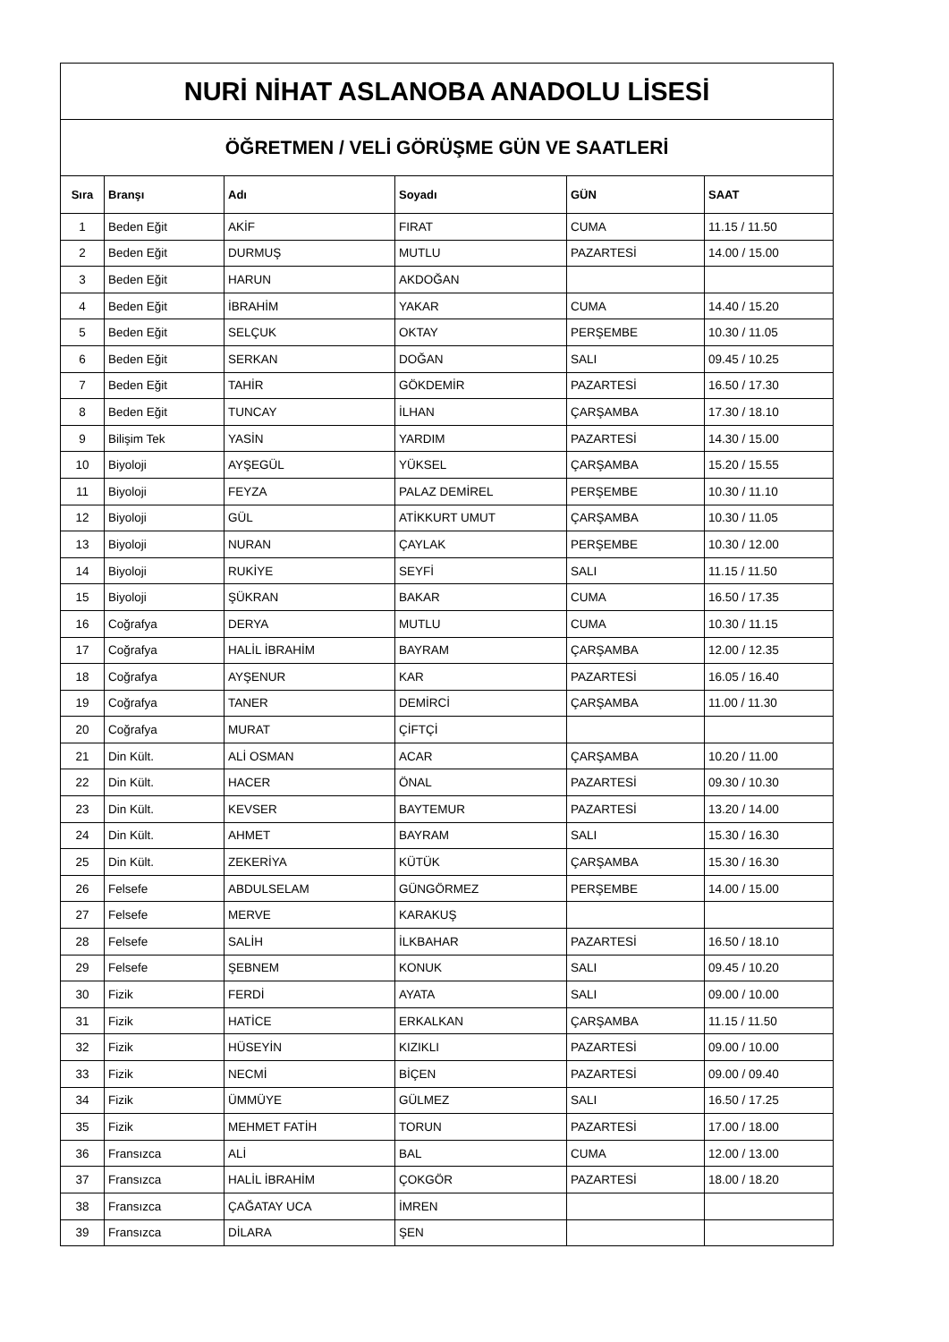| NURİ NİHAT ASLANOBA ANADOLU LİSESİ | | | | | |
| ÖĞRETMEN / VELİ GÖRÜŞME GÜN VE SAATLERİ | | | | | |
| Sıra | Branşı | Adı | Soyadı | GÜN | SAAT |
| 1 | Beden Eğit | AKİF | FIRAT | CUMA | 11.15 / 11.50 |
| 2 | Beden Eğit | DURMUŞ | MUTLU | PAZARTESİ | 14.00 / 15.00 |
| 3 | Beden Eğit | HARUN | AKDOĞAN | | |
| 4 | Beden Eğit | İBRAHİM | YAKAR | CUMA | 14.40 / 15.20 |
| 5 | Beden Eğit | SELÇUK | OKTAY | PERŞEMBE | 10.30 / 11.05 |
| 6 | Beden Eğit | SERKAN | DOĞAN | SALI | 09.45 / 10.25 |
| 7 | Beden Eğit | TAHİR | GÖKDEMİR | PAZARTESİ | 16.50 / 17.30 |
| 8 | Beden Eğit | TUNCAY | İLHAN | ÇARŞAMBA | 17.30 / 18.10 |
| 9 | Bilişim Tek | YASİN | YARDIM | PAZARTESİ | 14.30 / 15.00 |
| 10 | Biyoloji | AYŞEGÜL | YÜKSEL | ÇARŞAMBA | 15.20 / 15.55 |
| 11 | Biyoloji | FEYZA | PALAZ DEMİREL | PERŞEMBE | 10.30 / 11.10 |
| 12 | Biyoloji | GÜL | ATİKKURT UMUT | ÇARŞAMBA | 10.30 / 11.05 |
| 13 | Biyoloji | NURAN | ÇAYLAK | PERŞEMBE | 10.30 / 12.00 |
| 14 | Biyoloji | RUKİYE | SEYFİ | SALI | 11.15 / 11.50 |
| 15 | Biyoloji | ŞÜKRAN | BAKAR | CUMA | 16.50 / 17.35 |
| 16 | Coğrafya | DERYA | MUTLU | CUMA | 10.30 / 11.15 |
| 17 | Coğrafya | HALİL İBRAHİM | BAYRAM | ÇARŞAMBA | 12.00 / 12.35 |
| 18 | Coğrafya | AYŞENUR | KAR | PAZARTESİ | 16.05 / 16.40 |
| 19 | Coğrafya | TANER | DEMİRCİ | ÇARŞAMBA | 11.00 / 11.30 |
| 20 | Coğrafya | MURAT | ÇİFTÇİ | | |
| 21 | Din Kült. | ALİ OSMAN | ACAR | ÇARŞAMBA | 10.20 / 11.00 |
| 22 | Din Kült. | HACER | ÖNAL | PAZARTESİ | 09.30 / 10.30 |
| 23 | Din Kült. | KEVSER | BAYTEMUR | PAZARTESİ | 13.20 / 14.00 |
| 24 | Din Kült. | AHMET | BAYRAM | SALI | 15.30 / 16.30 |
| 25 | Din Kült. | ZEKERİYA | KÜTÜK | ÇARŞAMBA | 15.30 / 16.30 |
| 26 | Felsefe | ABDULSELAM | GÜNGÖRMEZ | PERŞEMBE | 14.00 / 15.00 |
| 27 | Felsefe | MERVE | KARAKUŞ | | |
| 28 | Felsefe | SALİH | İLKBAHAR | PAZARTESİ | 16.50 / 18.10 |
| 29 | Felsefe | ŞEBNEM | KONUK | SALI | 09.45 / 10.20 |
| 30 | Fizik | FERDİ | AYATA | SALI | 09.00 / 10.00 |
| 31 | Fizik | HATİCE | ERKALKAN | ÇARŞAMBA | 11.15 / 11.50 |
| 32 | Fizik | HÜSEYİN | KIZIKLI | PAZARTESİ | 09.00 / 10.00 |
| 33 | Fizik | NECMİ | BİÇEN | PAZARTESİ | 09.00 / 09.40 |
| 34 | Fizik | ÜMMÜYE | GÜLMEZ | SALI | 16.50 / 17.25 |
| 35 | Fizik | MEHMET FATİH | TORUN | PAZARTESİ | 17.00 / 18.00 |
| 36 | Fransızca | ALİ | BAL | CUMA | 12.00 / 13.00 |
| 37 | Fransızca | HALİL İBRAHİM | ÇOKGÖR | PAZARTESİ | 18.00 / 18.20 |
| 38 | Fransızca | ÇAĞATAY UCA | İMREN | | |
| 39 | Fransızca | DİLARA | ŞEN | | |